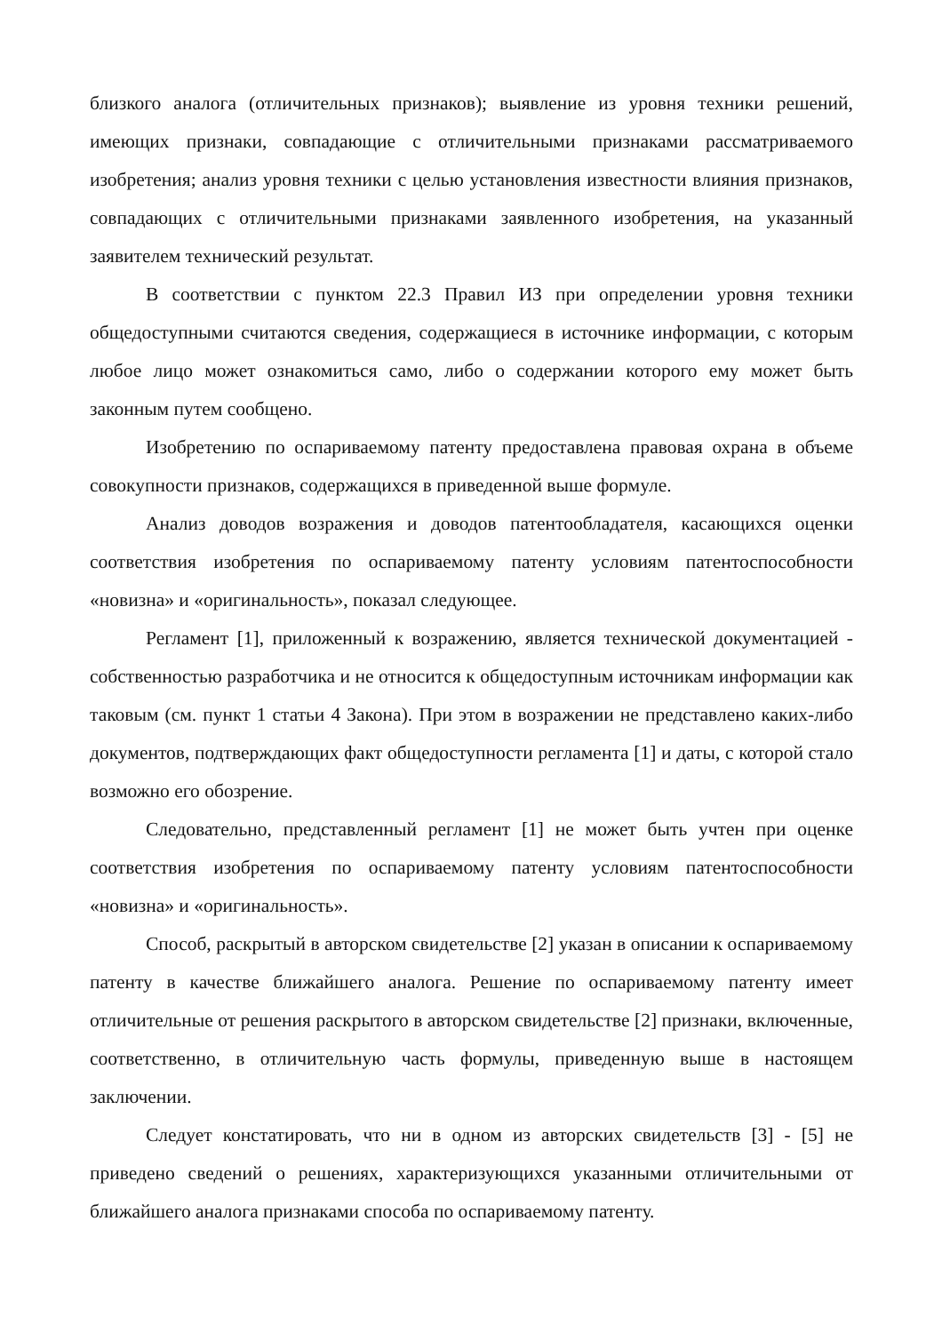близкого аналога (отличительных признаков); выявление из уровня техники решений, имеющих признаки, совпадающие с отличительными признаками рассматриваемого изобретения; анализ уровня техники с целью установления известности влияния признаков, совпадающих с отличительными признаками заявленного изобретения, на указанный заявителем технический результат.
В соответствии с пунктом 22.3 Правил ИЗ при определении уровня техники общедоступными считаются сведения, содержащиеся в источнике информации, с которым любое лицо может ознакомиться само, либо о содержании которого ему может быть законным путем сообщено.
Изобретению по оспариваемому патенту предоставлена правовая охрана в объеме совокупности признаков, содержащихся в приведенной выше формуле.
Анализ доводов возражения и доводов патентообладателя, касающихся оценки соответствия изобретения по оспариваемому патенту условиям патентоспособности «новизна» и «оригинальность», показал следующее.
Регламент [1], приложенный к возражению, является технической документацией - собственностью разработчика и не относится к общедоступным источникам информации как таковым (см. пункт 1 статьи 4 Закона). При этом в возражении не представлено каких-либо документов, подтверждающих факт общедоступности регламента [1] и даты, с которой стало возможно его обозрение.
Следовательно, представленный регламент [1] не может быть учтен при оценке соответствия изобретения по оспариваемому патенту условиям патентоспособности «новизна» и «оригинальность».
Способ, раскрытый в авторском свидетельстве [2] указан в описании к оспариваемому патенту в качестве ближайшего аналога. Решение по оспариваемому патенту имеет отличительные от решения раскрытого в авторском свидетельстве [2] признаки, включенные, соответственно, в отличительную часть формулы, приведенную выше в настоящем заключении.
Следует констатировать, что ни в одном из авторских свидетельств [3] - [5] не приведено сведений о решениях, характеризующихся указанными отличительными от ближайшего аналога признаками способа по оспариваемому патенту.